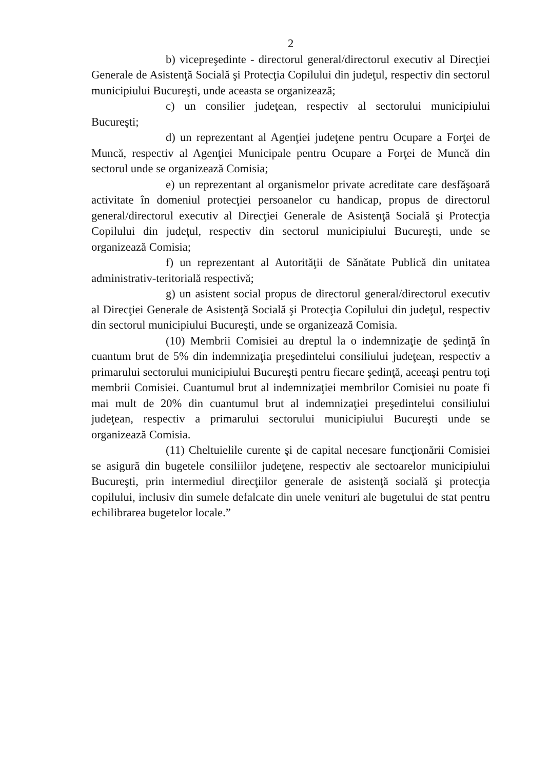2
b) vicepreşedinte - directorul general/directorul executiv al Direcţiei Generale de Asistenţă Socială şi Protecţia Copilului din judeţul, respectiv din sectorul municipiului Bucureşti, unde aceasta se organizează;
c) un consilier judeţean, respectiv al sectorului municipiului Bucureşti;
d) un reprezentant al Agenţiei judeţene pentru Ocupare a Forţei de Muncă, respectiv al Agenţiei Municipale pentru Ocupare a Forţei de Muncă din sectorul unde se organizează Comisia;
e) un reprezentant al organismelor private acreditate care desfăşoară activitate în domeniul protecţiei persoanelor cu handicap, propus de directorul general/directorul executiv al Direcţiei Generale de Asistenţă Socială şi Protecţia Copilului din judeţul, respectiv din sectorul municipiului Bucureşti, unde se organizează Comisia;
f) un reprezentant al Autorităţii de Sănătate Publică din unitatea administrativ-teritorială respectivă;
g) un asistent social propus de directorul general/directorul executiv al Direcţiei Generale de Asistenţă Socială şi Protecţia Copilului din judeţul, respectiv din sectorul municipiului Bucureşti, unde se organizează Comisia.
(10) Membrii Comisiei au dreptul la o indemnizaţie de şedinţă în cuantum brut de 5% din indemnizaţia preşedintelui consiliului judeţean, respectiv a primarului sectorului municipiului Bucureşti pentru fiecare şedinţă, aceeaşi pentru toţi membrii Comisiei. Cuantumul brut al indemnizaţiei membrilor Comisiei nu poate fi mai mult de 20% din cuantumul brut al indemnizaţiei preşedintelui consiliului judeţean, respectiv a primarului sectorului municipiului Bucureşti unde se organizează Comisia.
(11) Cheltuielile curente şi de capital necesare funcţionării Comisiei se asigură din bugetele consiliilor judeţene, respectiv ale sectoarelor municipiului Bucureşti, prin intermediul direcţiilor generale de asistenţă socială şi protecţia copilului, inclusiv din sumele defalcate din unele venituri ale bugetului de stat pentru echilibrarea bugetelor locale.”